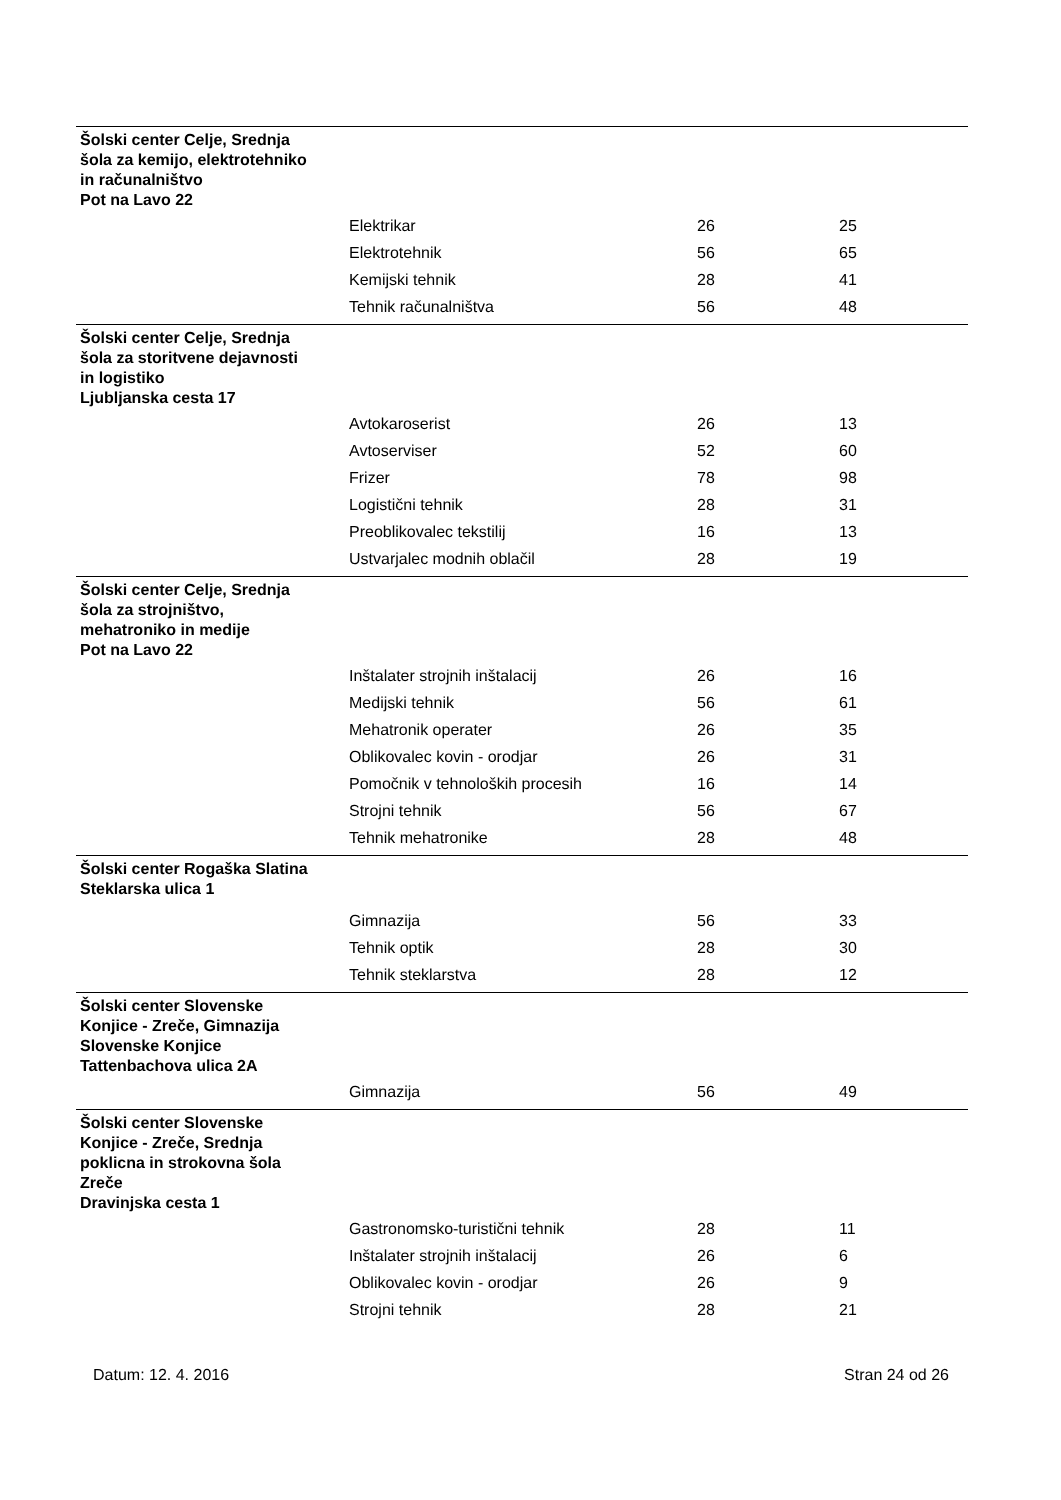| Šolski center Celje, Srednja šola za kemijo, elektrotehniko in računalništvo Pot na Lavo 22 | | | |
| | Elektrikar | 26 | 25 |
| | Elektrotehnik | 56 | 65 |
| | Kemijski tehnik | 28 | 41 |
| | Tehnik računalništva | 56 | 48 |
| Šolski center Celje, Srednja šola za storitvene dejavnosti in logistiko Ljubljanska cesta 17 | | | |
| | Avtokaroserist | 26 | 13 |
| | Avtoserviser | 52 | 60 |
| | Frizer | 78 | 98 |
| | Logistični tehnik | 28 | 31 |
| | Preoblikovalec tekstilij | 16 | 13 |
| | Ustvarjalec modnih oblačil | 28 | 19 |
| Šolski center Celje, Srednja šola za strojništvo, mehatroniko in medije Pot na Lavo 22 | | | |
| | Inštalater strojnih inštalacij | 26 | 16 |
| | Medijski tehnik | 56 | 61 |
| | Mehatronik operater | 26 | 35 |
| | Oblikovalec kovin - orodjar | 26 | 31 |
| | Pomočnik v tehnoloških procesih | 16 | 14 |
| | Strojni tehnik | 56 | 67 |
| | Tehnik mehatronike | 28 | 48 |
| Šolski center Rogaška Slatina Steklarska ulica 1 | | | |
| | Gimnazija | 56 | 33 |
| | Tehnik optik | 28 | 30 |
| | Tehnik steklarstva | 28 | 12 |
| Šolski center Slovenske Konjice - Zreče, Gimnazija Slovenske Konjice Tattenbachova ulica 2A | | | |
| | Gimnazija | 56 | 49 |
| Šolski center Slovenske Konjice - Zreče, Srednja poklicna in strokovna šola Zreče Dravinjska cesta 1 | | | |
| | Gastronomsko-turistični tehnik | 28 | 11 |
| | Inštalater strojnih inštalacij | 26 | 6 |
| | Oblikovalec kovin - orodjar | 26 | 9 |
| | Strojni tehnik | 28 | 21 |
Datum: 12. 4. 2016 Stran 24 od 26